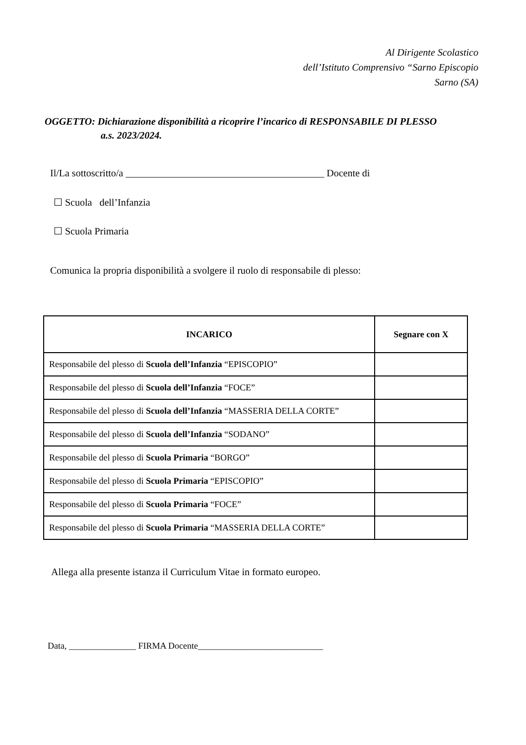Al Dirigente Scolastico
dell’Istituto Comprensivo “Sarno Episcopio
Sarno (SA)
OGGETTO: Dichiarazione disponibilità a ricoprire l’incarico di RESPONSABILE DI PLESSO
a.s. 2023/2024.
Il/La sottoscritto/a ________________________________________ Docente di
☐ Scuola dell’Infanzia
☐ Scuola Primaria
Comunica la propria disponibilità a svolgere il ruolo di responsabile di plesso:
| INCARICO | Segnare con X |
| --- | --- |
| Responsabile del plesso di Scuola dell’Infanzia “EPISCOPIO” | |
| Responsabile del plesso di Scuola dell’Infanzia “FOCE” | |
| Responsabile del plesso di Scuola dell’Infanzia “MASSERIA DELLA CORTE” | |
| Responsabile del plesso di Scuola dell’Infanzia “SODANO” | |
| Responsabile del plesso di Scuola Primaria “BORGO” | |
| Responsabile del plesso di Scuola Primaria “EPISCOPIO” | |
| Responsabile del plesso di Scuola Primaria “FOCE” | |
| Responsabile del plesso di Scuola Primaria “MASSERIA DELLA CORTE” | |
Allega alla presente istanza il Curriculum Vitae in formato europeo.
Data, _______________ FIRMA Docente____________________________